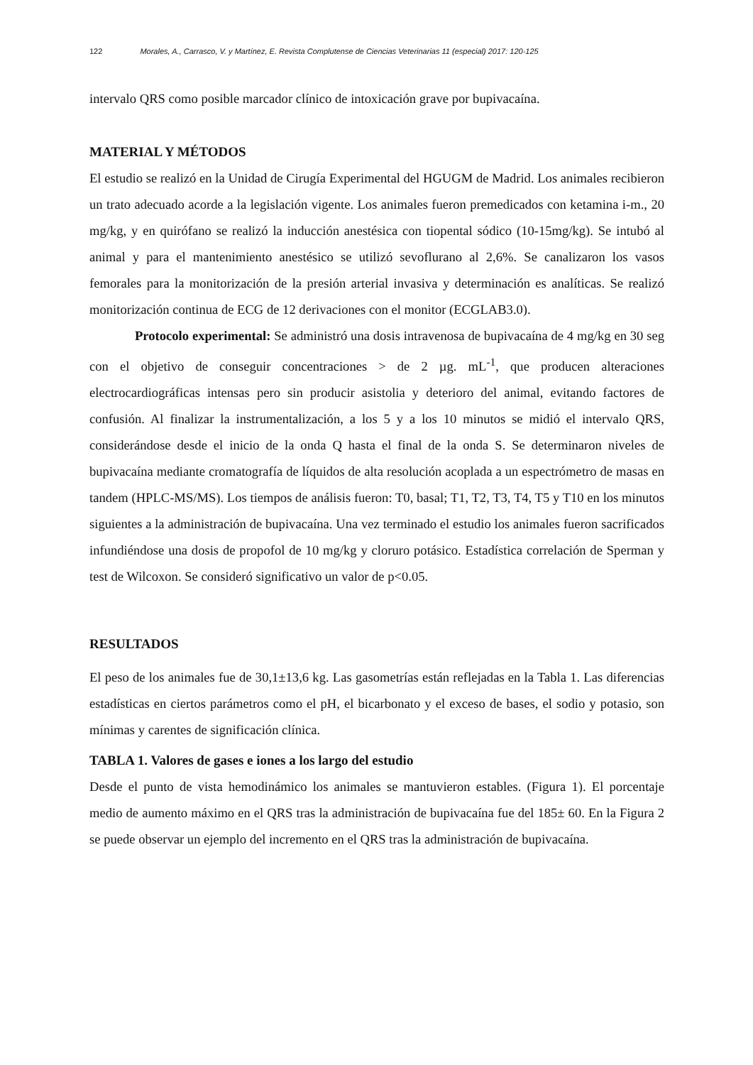122 Morales, A., Carrasco, V. y Martínez, E. Revista Complutense de Ciencias Veterinarias 11 (especial) 2017: 120-125
intervalo QRS como posible marcador clínico de intoxicación grave por bupivacaína.
MATERIAL Y MÉTODOS
El estudio se realizó en la Unidad de Cirugía Experimental del HGUGM de Madrid. Los animales recibieron un trato adecuado acorde a la legislación vigente. Los animales fueron premedicados con ketamina i-m., 20 mg/kg, y en quirófano se realizó la inducción anestésica con tiopental sódico (10-15mg/kg). Se intubó al animal y para el mantenimiento anestésico se utilizó sevoflurano al 2,6%. Se canalizaron los vasos femorales para la monitorización de la presión arterial invasiva y determinación es analíticas. Se realizó monitorización continua de ECG de 12 derivaciones con el monitor (ECGLAB3.0).
Protocolo experimental: Se administró una dosis intravenosa de bupivacaína de 4 mg/kg en 30 seg con el objetivo de conseguir concentraciones > de 2 µg. mL<sup>-1</sup>, que producen alteraciones electrocardiográficas intensas pero sin producir asistolia y deterioro del animal, evitando factores de confusión. Al finalizar la instrumentalización, a los 5 y a los 10 minutos se midió el intervalo QRS, considerándose desde el inicio de la onda Q hasta el final de la onda S. Se determinaron niveles de bupivacaína mediante cromatografía de líquidos de alta resolución acoplada a un espectrómetro de masas en tandem (HPLC-MS/MS). Los tiempos de análisis fueron: T0, basal; T1, T2, T3, T4, T5 y T10 en los minutos siguientes a la administración de bupivacaína. Una vez terminado el estudio los animales fueron sacrificados infundiéndose una dosis de propofol de 10 mg/kg y cloruro potásico. Estadística correlación de Sperman y test de Wilcoxon. Se consideró significativo un valor de p<0.05.
RESULTADOS
El peso de los animales fue de 30,1±13,6 kg. Las gasometrías están reflejadas en la Tabla 1. Las diferencias estadísticas en ciertos parámetros como el pH, el bicarbonato y el exceso de bases, el sodio y potasio, son mínimas y carentes de significación clínica.
TABLA 1. Valores de gases e iones a los largo del estudio
Desde el punto de vista hemodinámico los animales se mantuvieron estables. (Figura 1). El porcentaje medio de aumento máximo en el QRS tras la administración de bupivacaína fue del 185± 60. En la Figura 2 se puede observar un ejemplo del incremento en el QRS tras la administración de bupivacaína.